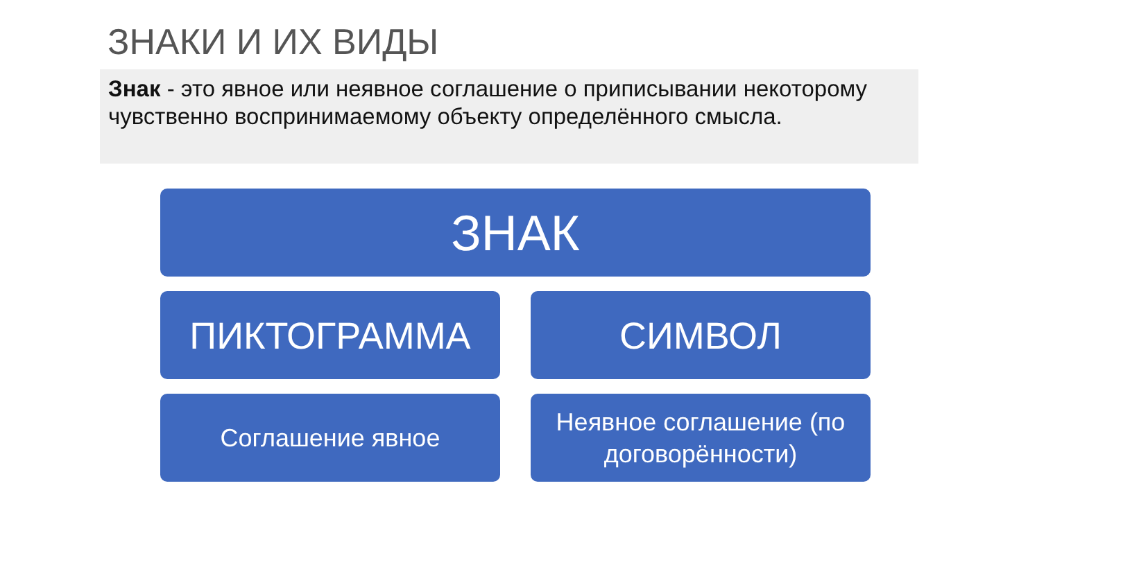ЗНАКИ И ИХ ВИДЫ
Знак - это явное или неявное соглашение о приписывании некоторому чувственно воспринимаемому объекту определённого смысла.
ЗНАК
ПИКТОГРАММА СИМВОЛ
Соглашение явное Неявное соглашение (по договорённости)